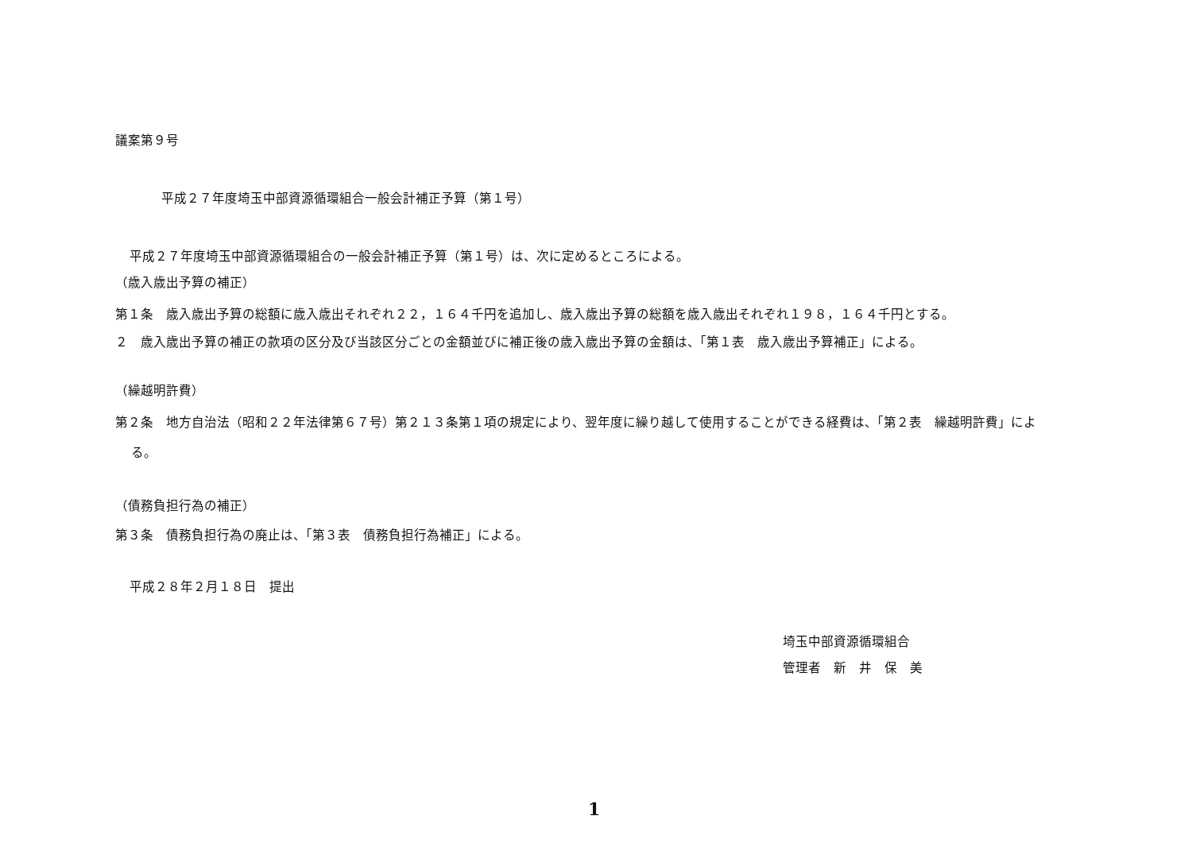議案第９号
平成２７年度埼玉中部資源循環組合一般会計補正予算（第１号）
平成２７年度埼玉中部資源循環組合の一般会計補正予算（第１号）は、次に定めるところによる。
（歳入歳出予算の補正）
第１条　歳入歳出予算の総額に歳入歳出それぞれ２２，１６４千円を追加し、歳入歳出予算の総額を歳入歳出それぞれ１９８，１６４千円とする。
２　歳入歳出予算の補正の款項の区分及び当該区分ごとの金額並びに補正後の歳入歳出予算の金額は、「第１表　歳入歳出予算補正」による。
（繰越明許費）
第２条　地方自治法（昭和２２年法律第６７号）第２１３条第１項の規定により、翌年度に繰り越して使用することができる経費は、「第２表　繰越明許費」による。
（債務負担行為の補正）
第３条　債務負担行為の廃止は、「第３表　債務負担行為補正」による。
平成２８年２月１８日　提出
埼玉中部資源循環組合
管理者　新　井　保　美
1